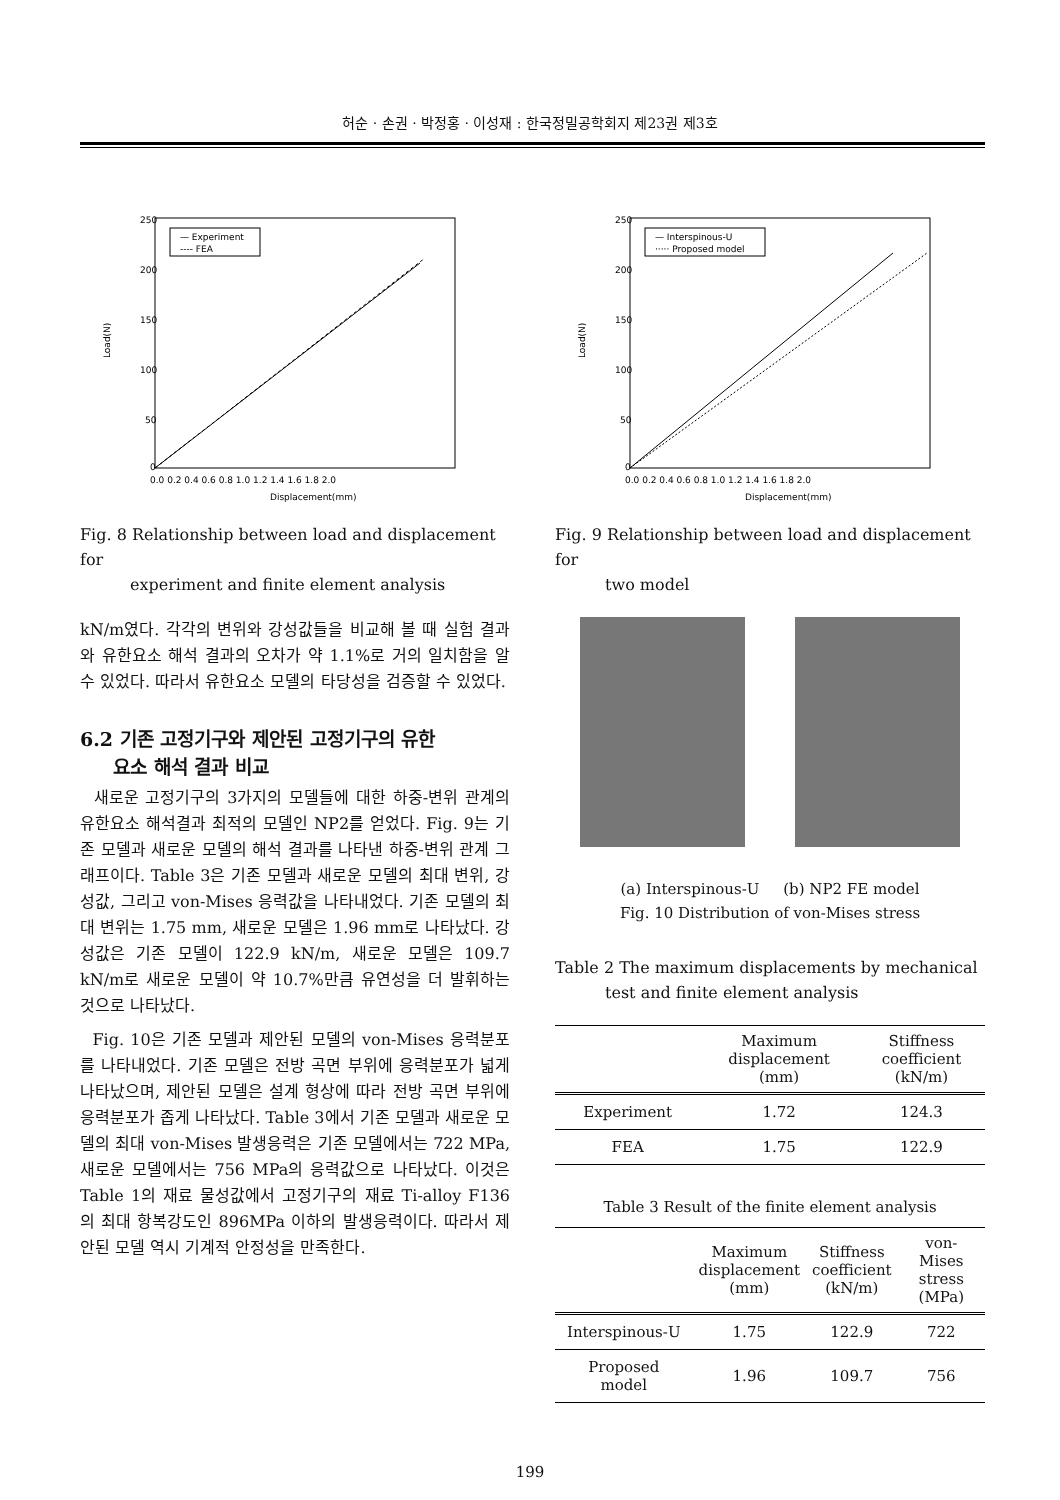허순 · 손권 · 박정홍 · 이성재 : 한국정밀공학회지 제23권 제3호
250
200
150
100
50
0
0.0 0.2 0.4 0.6 0.8 1.0 1.2 1.4 1.6 1.8 2.0
Displacement(mm)
Load(N)
— Experiment
---- FEA
Fig. 8 Relationship between load and displacement for
experiment and finite element analysis
kN/m였다. 각각의 변위와 강성값들을 비교해 볼 때 실험 결과와 유한요소 해석 결과의 오차가 약 1.1%로 거의 일치함을 알 수 있었다. 따라서 유한요소 모델의 타당성을 검증할 수 있었다.
6.2 기존 고정기구와 제안된 고정기구의 유한
요소 해석 결과 비교
새로운 고정기구의 3가지의 모델들에 대한 하중-변위 관계의 유한요소 해석결과 최적의 모델인 NP2를 얻었다. Fig. 9는 기존 모델과 새로운 모델의 해석 결과를 나타낸 하중-변위 관계 그래프이다. Table 3은 기존 모델과 새로운 모델의 최대 변위, 강성값, 그리고 von-Mises 응력값을 나타내었다. 기존 모델의 최대 변위는 1.75 mm, 새로운 모델은 1.96 mm로 나타났다. 강성값은 기존 모델이 122.9 kN/m, 새로운 모델은 109.7 kN/m로 새로운 모델이 약 10.7%만큼 유연성을 더 발휘하는 것으로 나타났다.
Fig. 10은 기존 모델과 제안된 모델의 von-Mises 응력분포를 나타내었다. 기존 모델은 전방 곡면 부위에 응력분포가 넓게 나타났으며, 제안된 모델은 설계 형상에 따라 전방 곡면 부위에 응력분포가 좁게 나타났다. Table 3에서 기존 모델과 새로운 모델의 최대 von-Mises 발생응력은 기존 모델에서는 722 MPa, 새로운 모델에서는 756 MPa의 응력값으로 나타났다. 이것은 Table 1의 재료 물성값에서 고정기구의 재료 Ti-alloy F136의 최대 항복강도인 896MPa 이하의 발생응력이다. 따라서 제안된 모델 역시 기계적 안정성을 만족한다.
250
200
150
100
50
0
0.0 0.2 0.4 0.6 0.8 1.0 1.2 1.4 1.6 1.8 2.0
Displacement(mm)
Load(N)
— Interspinous-U
····· Proposed model
Fig. 9 Relationship between load and displacement for
two model
(a) Interspinous-U (b) NP2 FE model
Fig. 10 Distribution of von-Mises stress
Table 2 The maximum displacements by mechanical
test and finite element analysis
| | Maximum displacement (mm) | Stiffness coefficient (kN/m) |
| --- | --- | --- |
| Experiment | 1.72 | 124.3 |
| FEA | 1.75 | 122.9 |
Table 3 Result of the finite element analysis
| | Maximum displacement (mm) | Stiffness coefficient (kN/m) | von-Mises stress (MPa) |
| --- | --- | --- | --- |
| Interspinous-U | 1.75 | 122.9 | 722 |
| Proposed model | 1.96 | 109.7 | 756 |
199